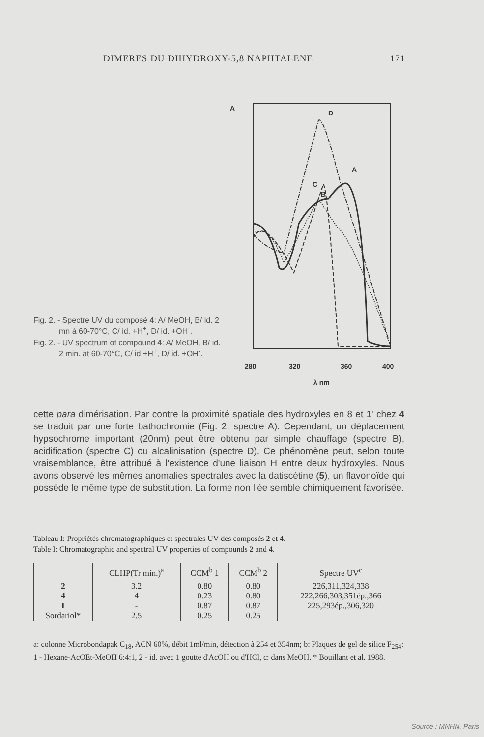DIMERES DU DIHYDROXY-5,8 NAPHTALENE 171
Fig. 2. - Spectre UV du composé 4: A/ MeOH, B/ id. 2 mn à 60-70°C, C/ id. +H<sup>+</sup>, D/ id. +OH<sup>-</sup>.
Fig. 2. - UV spectrum of compound 4: A/ MeOH, B/ id. 2 min. at 60-70°C, C/ id +H<sup>+</sup>, D/ id. +OH<sup>-</sup>.
A
D
A
C
B
280
320
360
400
λ nm
cette para dimérisation. Par contre la proximité spatiale des hydroxyles en 8 et 1' chez 4 se traduit par une forte bathochromie (Fig. 2, spectre A). Cependant, un déplacement hypsochrome important (20nm) peut être obtenu par simple chauffage (spectre B), acidification (spectre C) ou alcalinisation (spectre D). Ce phénomène peut, selon toute vraisemblance, être attribué à l'existence d'une liaison H entre deux hydroxyles. Nous avons observé les mêmes anomalies spectrales avec la datiscétine (5), un flavonoïde qui possède le même type de substitution. La forme non liée semble chimiquement favorisée.
Tableau I: Propriétés chromatographiques et spectrales UV des composés 2 et 4.
Table I: Chromatographic and spectral UV properties of compounds 2 and 4.
| | CLHP(Tr min.)<sup>a</sup> | CCM<sup>b</sup> 1 | CCM<sup>b</sup> 2 | Spectre UV<sup>c</sup> |
| --- | --- | --- | --- | --- |
| 2 | 3.2 | 0.80 | 0.80 | 226,311,324,338 |
| 4 | 4 | 0.23 | 0.80 | 222,266,303,351ép.,366 |
| I | - | 0.87 | 0.87 | 225,293ép.,306,320 |
| Sordariol* | 2.5 | 0.25 | 0.25 | |
a: colonne Microbondapak C<sub>18</sub>, ACN 60%, débit 1ml/min, détection à 254 et 354nm; b: Plaques de gel de silice F<sub>254</sub>: 1 - Hexane-AcOEt-MeOH 6:4:1, 2 - id. avec 1 goutte d'AcOH ou d'HCl, c: dans MeOH. * Bouillant et al. 1988.
Source : MNHN, Paris